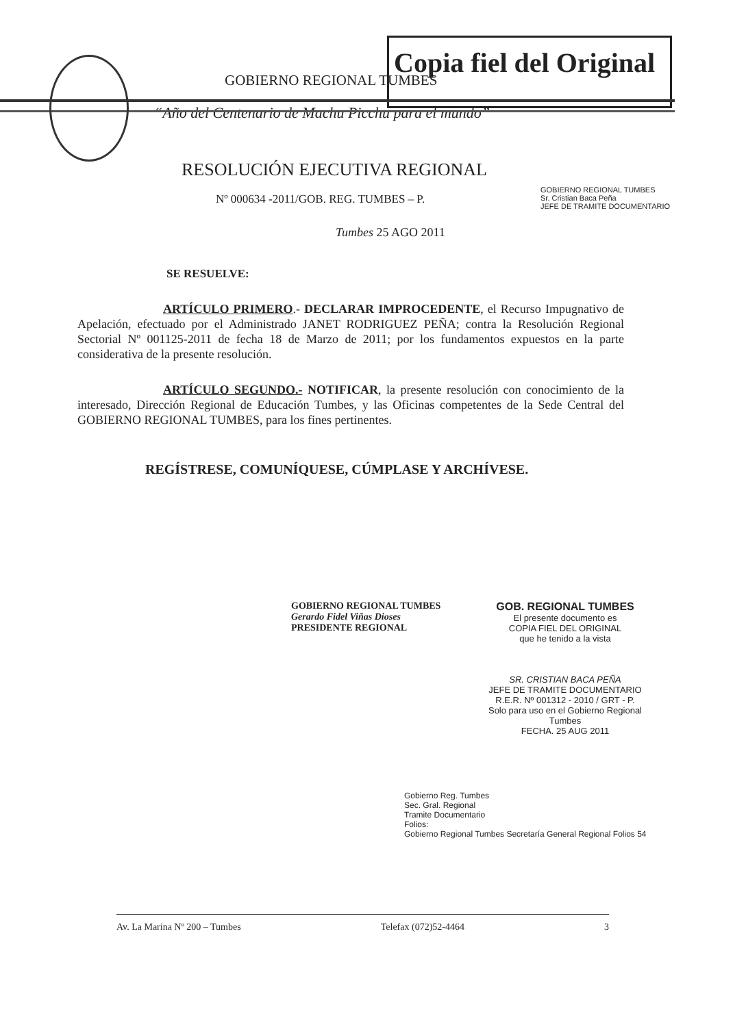Copia fiel del Original
GOBIERNO REGIONAL TUMBES
“Año del Centenario de Machu Picchu para el mundo”
RESOLUCIÓN EJECUTIVA REGIONAL
Nº 000634 -2011/GOB. REG. TUMBES – P.
GOBIERNO REGIONAL TUMBES
Sr. Cristian Baca Peña
JEFE DE TRAMITE DOCUMENTARIO
Tumbes 25 AGO 2011
SE RESUELVE:
ARTÍCULO PRIMERO.- DECLARAR IMPROCEDENTE, el Recurso Impugnativo de Apelación, efectuado por el Administrado JANET RODRIGUEZ PEÑA; contra la Resolución Regional Sectorial Nº 001125-2011 de fecha 18 de Marzo de 2011; por los fundamentos expuestos en la parte considerativa de la presente resolución.
ARTÍCULO SEGUNDO.- NOTIFICAR, la presente resolución con conocimiento de la interesado, Dirección Regional de Educación Tumbes, y las Oficinas competentes de la Sede Central del GOBIERNO REGIONAL TUMBES, para los fines pertinentes.
REGÍSTRESE, COMUNÍQUESE, CÚMPLASE Y ARCHÍVESE.
GOBIERNO REGIONAL TUMBES
Gerardo Fidel Viñas Dioses
PRESIDENTE REGIONAL
GOB. REGIONAL TUMBES
El presente documento es
COPIA FIEL DEL ORIGINAL
que he tenido a la vista
SR. CRISTIAN BACA PEÑA
JEFE DE TRAMITE DOCUMENTARIO
R.E.R. Nº 001312 - 2010 / GRT - P.
Solo para uso en el Gobierno Regional Tumbes
FECHA. 25 AUG 2011
Gobierno Reg. Tumbes
Sec. Gral. Regional
Tramite Documentario
Folios:
Gobierno Regional Tumbes Secretaría General Regional Folios 54
Av. La Marina Nº 200 – Tumbes Telefax (072)52-4464 3